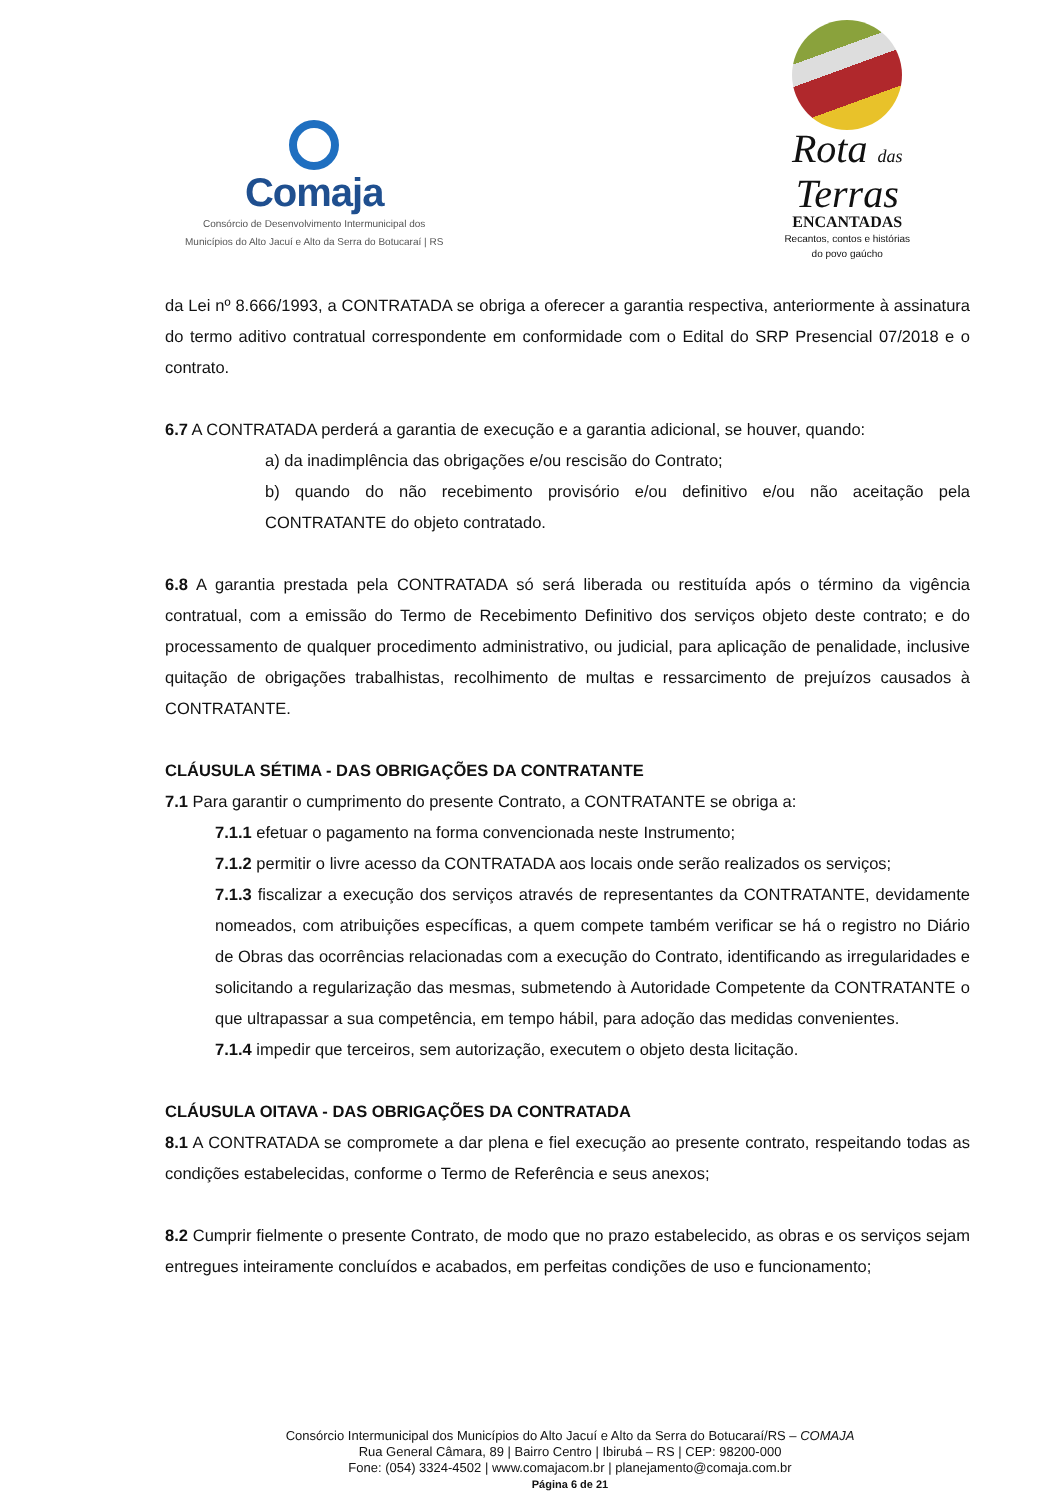Comaja
Consórcio de Desenvolvimento Intermunicipal dos
Municípios do Alto Jacuí e Alto da Serra do Botucaraí | RS
Rota das
Terras
ENCANTADAS
Recantos, contos e histórias
do povo gaúcho
da Lei nº 8.666/1993, a CONTRATADA se obriga a oferecer a garantia respectiva, anteriormente à assinatura do termo aditivo contratual correspondente em conformidade com o Edital do SRP Presencial 07/2018 e o contrato.
6.7 A CONTRATADA perderá a garantia de execução e a garantia adicional, se houver, quando:
a) da inadimplência das obrigações e/ou rescisão do Contrato;
b) quando do não recebimento provisório e/ou definitivo e/ou não aceitação pela CONTRATANTE do objeto contratado.
6.8 A garantia prestada pela CONTRATADA só será liberada ou restituída após o término da vigência contratual, com a emissão do Termo de Recebimento Definitivo dos serviços objeto deste contrato; e do processamento de qualquer procedimento administrativo, ou judicial, para aplicação de penalidade, inclusive quitação de obrigações trabalhistas, recolhimento de multas e ressarcimento de prejuízos causados à CONTRATANTE.
CLÁUSULA SÉTIMA - DAS OBRIGAÇÕES DA CONTRATANTE
7.1 Para garantir o cumprimento do presente Contrato, a CONTRATANTE se obriga a:
7.1.1 efetuar o pagamento na forma convencionada neste Instrumento;
7.1.2 permitir o livre acesso da CONTRATADA aos locais onde serão realizados os serviços;
7.1.3 fiscalizar a execução dos serviços através de representantes da CONTRATANTE, devidamente nomeados, com atribuições específicas, a quem compete também verificar se há o registro no Diário de Obras das ocorrências relacionadas com a execução do Contrato, identificando as irregularidades e solicitando a regularização das mesmas, submetendo à Autoridade Competente da CONTRATANTE o que ultrapassar a sua competência, em tempo hábil, para adoção das medidas convenientes.
7.1.4 impedir que terceiros, sem autorização, executem o objeto desta licitação.
CLÁUSULA OITAVA - DAS OBRIGAÇÕES DA CONTRATADA
8.1 A CONTRATADA se compromete a dar plena e fiel execução ao presente contrato, respeitando todas as condições estabelecidas, conforme o Termo de Referência e seus anexos;
8.2 Cumprir fielmente o presente Contrato, de modo que no prazo estabelecido, as obras e os serviços sejam entregues inteiramente concluídos e acabados, em perfeitas condições de uso e funcionamento;
Consórcio Intermunicipal dos Municípios do Alto Jacuí e Alto da Serra do Botucaraí/RS – COMAJA
Rua General Câmara, 89 | Bairro Centro | Ibirubá – RS | CEP: 98200-000
Fone: (054) 3324-4502 | www.comajacom.br | planejamento@comaja.com.br
Página 6 de 21